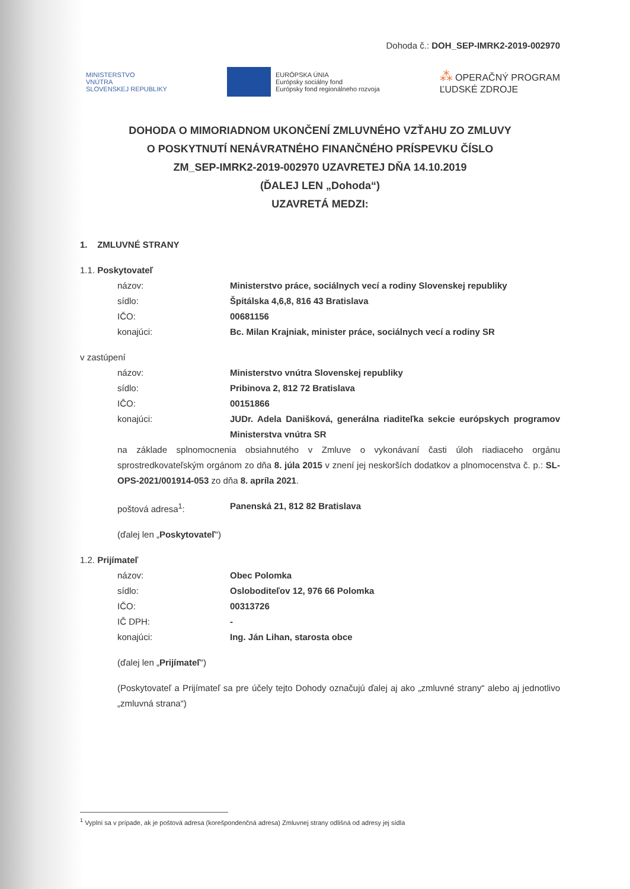Dohoda č.: DOH_SEP-IMRK2-2019-002970
MINISTERSTVO
VNÚTRA
SLOVENSKEJ REPUBLIKY
EURÓPSKA ÚNIA
Európsky sociálny fond
Európsky fond regionálneho rozvoja
⁂ OPERAČNÝ PROGRAM
ĽUDSKÉ ZDROJE
DOHODA O MIMORIADNOM UKONČENÍ ZMLUVNÉHO VZŤAHU ZO ZMLUVY
O POSKYTNUTÍ NENÁVRATNÉHO FINANČNÉHO PRÍSPEVKU ČÍSLO
ZM_SEP-IMRK2-2019-002970 UZAVRETEJ DŇA 14.10.2019
(ĎALEJ LEN „Dohoda“)
UZAVRETÁ MEDZI:
1. ZMLUVNÉ STRANY
1.1. Poskytovateľ
názov: Ministerstvo práce, sociálnych vecí a rodiny Slovenskej republiky
sídlo: Špitálska 4,6,8, 816 43 Bratislava
IČO: 00681156
konajúci: Bc. Milan Krajniak, minister práce, sociálnych vecí a rodiny SR
v zastúpení
názov: Ministerstvo vnútra Slovenskej republiky
sídlo: Pribinova 2, 812 72 Bratislava
IČO: 00151866
konajúci: JUDr. Adela Danišková, generálna riaditeľka sekcie európskych programov Ministerstva vnútra SR
na základe splnomocnenia obsiahnutého v Zmluve o vykonávaní časti úloh riadiaceho orgánu sprostredkovateľským orgánom zo dňa 8. júla 2015 v znení jej neskorších dodatkov a plnomocenstva č. p.: SL-OPS-2021/001914-053 zo dňa 8. apríla 2021.
poštová adresa<sup>1</sup>: Panenská 21, 812 82 Bratislava
(ďalej len „Poskytovateľ“)
1.2. Prijímateľ
názov: Obec Polomka
sídlo: Osloboditeľov 12, 976 66 Polomka
IČO: 00313726
IČ DPH: -
konajúci: Ing. Ján Lihan, starosta obce
(ďalej len „Prijímateľ“)
(Poskytovateľ a Prijímateľ sa pre účely tejto Dohody označujú ďalej aj ako „zmluvné strany“ alebo aj jednotlivo „zmluvná strana“)
<sup>1</sup> Vyplní sa v prípade, ak je poštová adresa (korešpondenčná adresa) Zmluvnej strany odlišná od adresy jej sídla